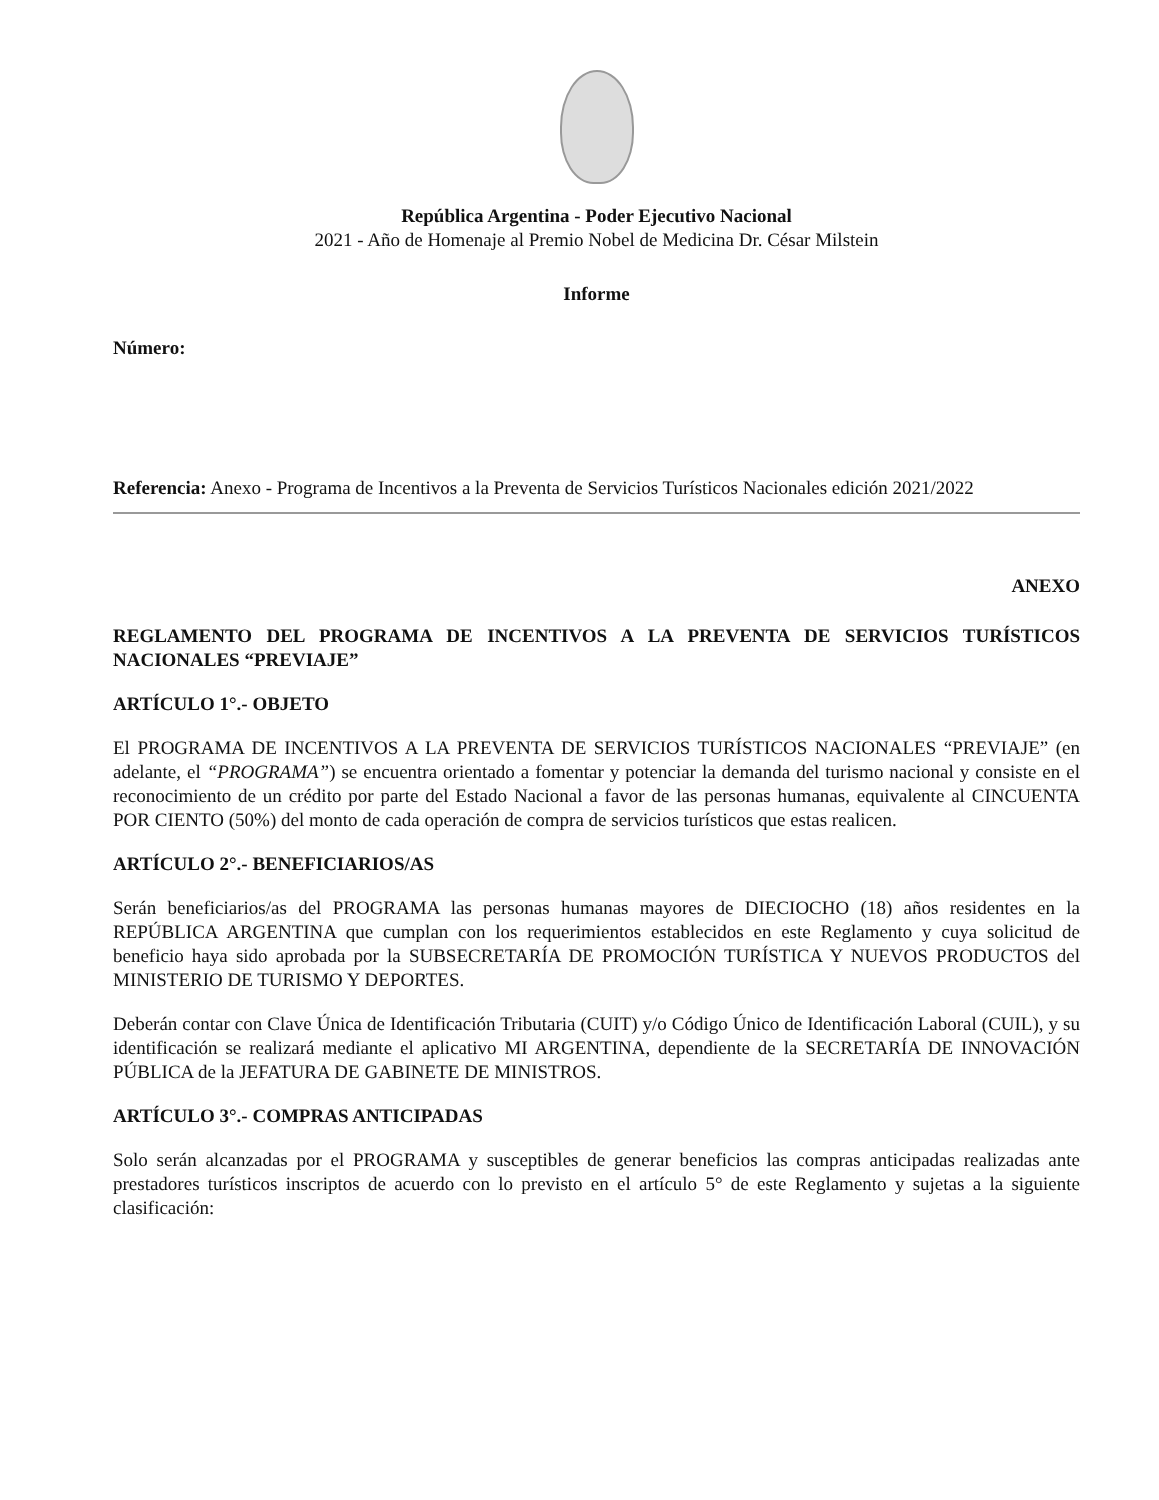República Argentina - Poder Ejecutivo Nacional
2021 - Año de Homenaje al Premio Nobel de Medicina Dr. César Milstein
Informe
Número:
Referencia: Anexo - Programa de Incentivos a la Preventa de Servicios Turísticos Nacionales edición 2021/2022
ANEXO
REGLAMENTO DEL PROGRAMA DE INCENTIVOS A LA PREVENTA DE SERVICIOS TURÍSTICOS NACIONALES “PREVIAJE”
ARTÍCULO 1°.- OBJETO
El PROGRAMA DE INCENTIVOS A LA PREVENTA DE SERVICIOS TURÍSTICOS NACIONALES “PREVIAJE” (en adelante, el “PROGRAMA”) se encuentra orientado a fomentar y potenciar la demanda del turismo nacional y consiste en el reconocimiento de un crédito por parte del Estado Nacional a favor de las personas humanas, equivalente al CINCUENTA POR CIENTO (50%) del monto de cada operación de compra de servicios turísticos que estas realicen.
ARTÍCULO 2°.- BENEFICIARIOS/AS
Serán beneficiarios/as del PROGRAMA las personas humanas mayores de DIECIOCHO (18) años residentes en la REPÚBLICA ARGENTINA que cumplan con los requerimientos establecidos en este Reglamento y cuya solicitud de beneficio haya sido aprobada por la SUBSECRETARÍA DE PROMOCIÓN TURÍSTICA Y NUEVOS PRODUCTOS del MINISTERIO DE TURISMO Y DEPORTES.
Deberán contar con Clave Única de Identificación Tributaria (CUIT) y/o Código Único de Identificación Laboral (CUIL), y su identificación se realizará mediante el aplicativo MI ARGENTINA, dependiente de la SECRETARÍA DE INNOVACIÓN PÚBLICA de la JEFATURA DE GABINETE DE MINISTROS.
ARTÍCULO 3°.- COMPRAS ANTICIPADAS
Solo serán alcanzadas por el PROGRAMA y susceptibles de generar beneficios las compras anticipadas realizadas ante prestadores turísticos inscriptos de acuerdo con lo previsto en el artículo 5° de este Reglamento y sujetas a la siguiente clasificación: